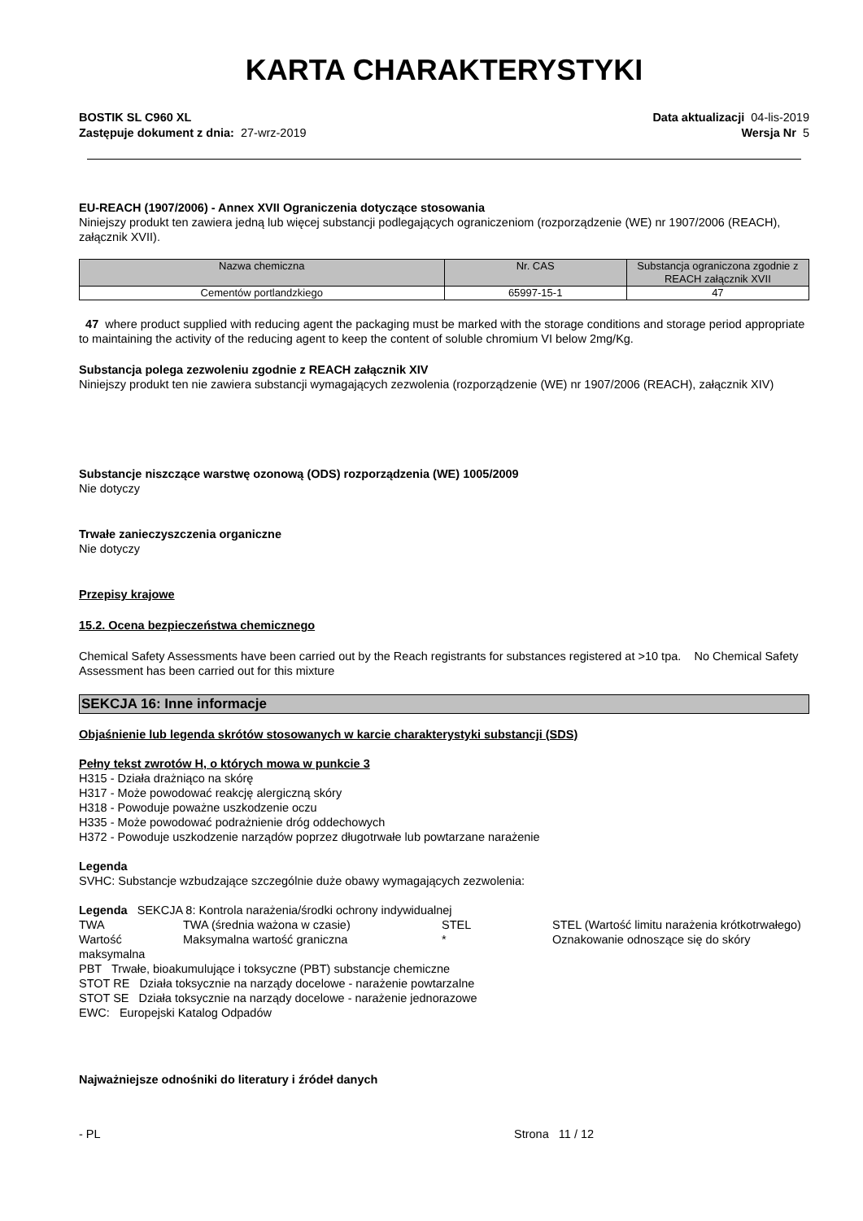KARTA CHARAKTERYSTYKI
BOSTIK SL C960 XL Data aktualizacji 04-lis-2019
Zastępuje dokument z dnia: 27-wrz-2019 Wersja Nr 5
EU-REACH (1907/2006) - Annex XVII Ograniczenia dotyczące stosowania
Niniejszy produkt ten zawiera jedną lub więcej substancji podlegających ograniczeniom (rozporządzenie (WE) nr 1907/2006 (REACH), załącznik XVII).
| Nazwa chemiczna | Nr. CAS | Substancja ograniczona zgodnie z REACH załącznik XVII |
| --- | --- | --- |
| Cementów portlandzkiego | 65997-15-1 | 47 |
47 where product supplied with reducing agent the packaging must be marked with the storage conditions and storage period appropriate to maintaining the activity of the reducing agent to keep the content of soluble chromium VI below 2mg/Kg.
Substancja polega zezwoleniu zgodnie z REACH załącznik XIV
Niniejszy produkt ten nie zawiera substancji wymagających zezwolenia (rozporządzenie (WE) nr 1907/2006 (REACH), załącznik XIV)
Substancje niszczące warstwę ozonową (ODS) rozporządzenia (WE) 1005/2009
Nie dotyczy
Trwałe zanieczyszczenia organiczne
Nie dotyczy
Przepisy krajowe
15.2. Ocena bezpieczeństwa chemicznego
Chemical Safety Assessments have been carried out by the Reach registrants for substances registered at >10 tpa. No Chemical Safety Assessment has been carried out for this mixture
SEKCJA 16: Inne informacje
Objaśnienie lub legenda skrótów stosowanych w karcie charakterystyki substancji (SDS)
Pełny tekst zwrotów H, o których mowa w punkcie 3
H315 - Działa drażniąco na skórę
H317 - Może powodować reakcję alergiczną skóry
H318 - Powoduje poważne uszkodzenie oczu
H335 - Może powodować podrażnienie dróg oddechowych
H372 - Powoduje uszkodzenie narządów poprzez długotrwałe lub powtarzane narażenie
Legenda
SVHC: Substancje wzbudzające szczególnie duże obawy wymagających zezwolenia:
Legenda SEKCJA 8: Kontrola narażenia/środki ochrony indywidualnej
TWA
TWA (średnia ważona w czasie)
STEL
STEL (Wartość limitu narażenia krótkotrwałego)
Wartość maksymalna
Maksymalna wartość graniczna
*
Oznakowanie odnoszące się do skóry
PBT Trwałe, bioakumulujące i toksyczne (PBT) substancje chemiczne
STOT RE Działa toksycznie na narządy docelowe - narażenie powtarzalne
STOT SE Działa toksycznie na narządy docelowe - narażenie jednorazowe
EWC: Europejski Katalog Odpadów
Najważniejsze odnośniki do literatury i źródeł danych
- PL Strona 11 / 12